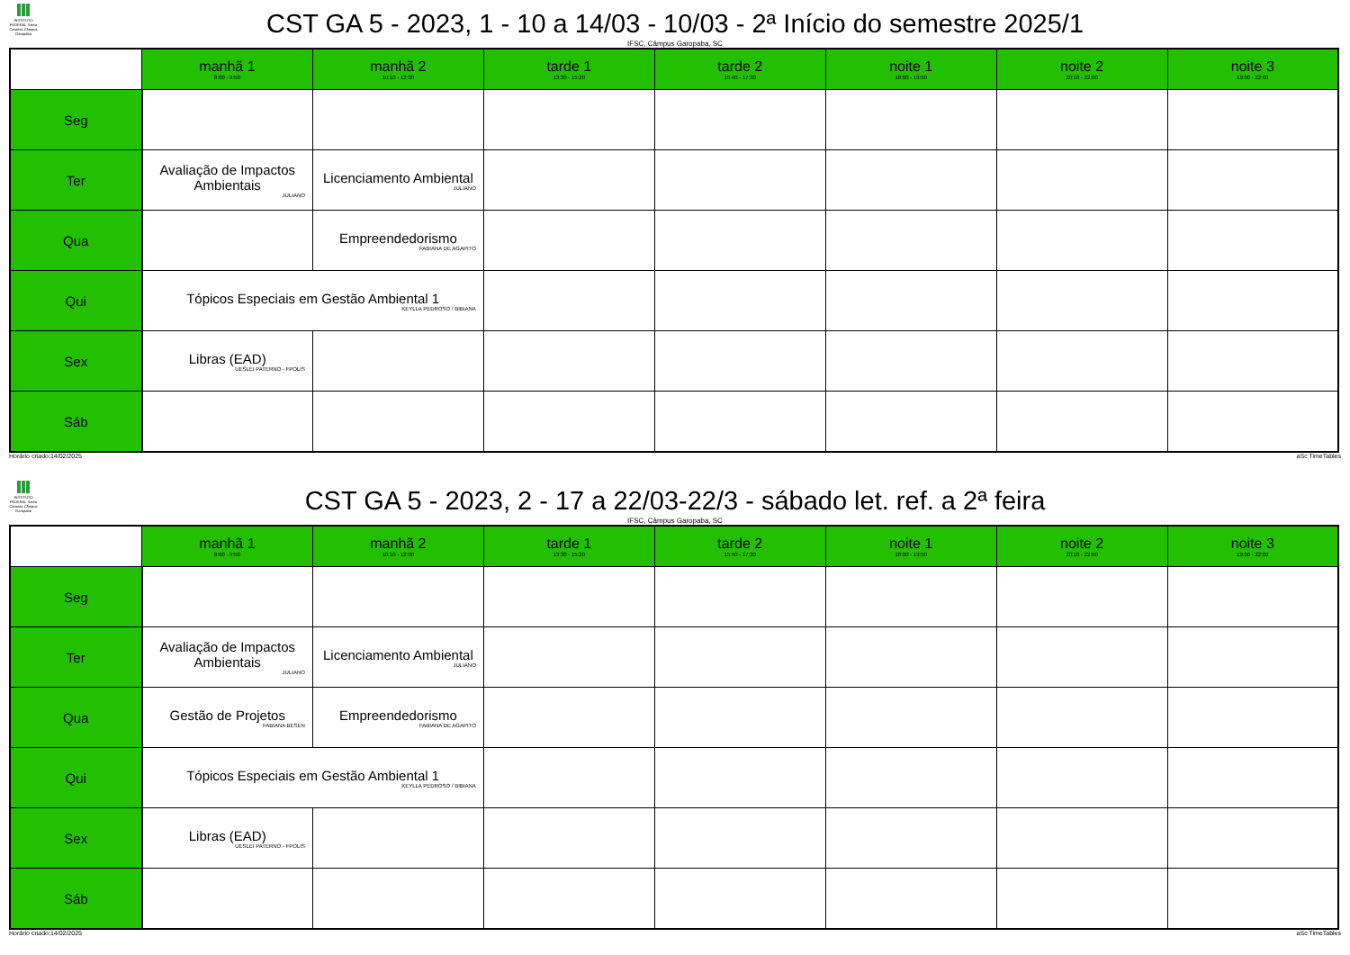INSTITUTO FEDERAL Santa Catarina Câmpus Garopaba
CST GA 5 - 2023, 1 - 10 a 14/03 - 10/03 - 2ª Início do semestre 2025/1
IFSC, Câmpus Garopaba, SC
| | manhã 1 8:00 - 9:50 | manhã 2 10:10 - 12:00 | tarde 1 13:30 - 15:20 | tarde 2 15:40 - 17:30 | noite 1 18:00 - 19:50 | noite 2 20:10 - 22:00 | noite 3 19:00 - 22:00 |
| --- | --- | --- | --- | --- | --- | --- | --- |
| Seg | | | | | | | |
| Ter | Avaliação de Impactos Ambientais JULIANO | Licenciamento Ambiental JULIANO | | | | | |
| Qua | | Empreendedorismo FABIANA DE AGAPITO | | | | | |
| Qui | Tópicos Especiais em Gestão Ambiental 1 KEYLLA PEDROSO / BIBIANA | | | | | | |
| Sex | Libras (EAD) UESLEI PATERNO - FPOLIS | | | | | | |
| Sáb | | | | | | | |
Horário criado:14/02/2025 aSc TimeTables
INSTITUTO FEDERAL Santa Catarina Câmpus Garopaba
CST GA 5 - 2023, 2 - 17 a 22/03-22/3 - sábado let. ref. a 2ª feira
IFSC, Câmpus Garopaba, SC
| | manhã 1 8:00 - 9:50 | manhã 2 10:10 - 12:00 | tarde 1 13:30 - 15:20 | tarde 2 15:40 - 17:30 | noite 1 18:00 - 19:50 | noite 2 20:10 - 22:00 | noite 3 19:00 - 22:00 |
| --- | --- | --- | --- | --- | --- | --- | --- |
| Seg | | | | | | | |
| Ter | Avaliação de Impactos Ambientais JULIANO | Licenciamento Ambiental JULIANO | | | | | |
| Qua | Gestão de Projetos FABIANA BESEN | Empreendedorismo FABIANA DE AGAPITO | | | | | |
| Qui | Tópicos Especiais em Gestão Ambiental 1 KEYLLA PEDROSO / BIBIANA | | | | | | |
| Sex | Libras (EAD) UESLEI PATERNO - FPOLIS | | | | | | |
| Sáb | | | | | | | |
Horário criado:14/02/2025 aSc TimeTables